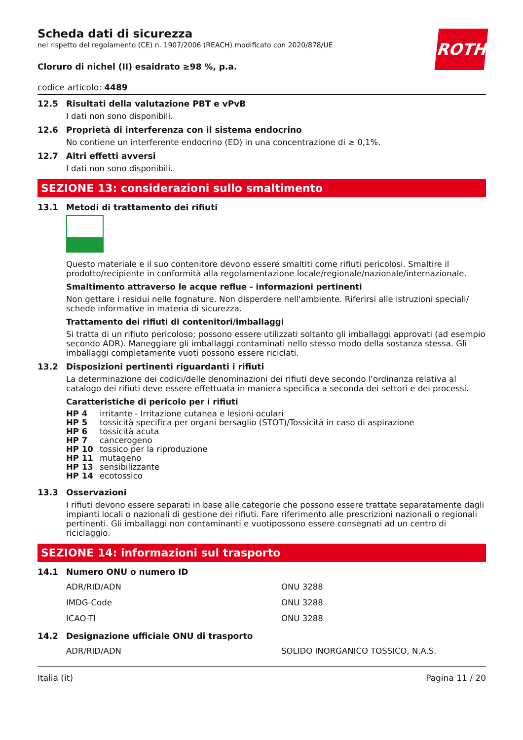ROTH
Scheda dati di sicurezza
nel rispetto del regolamento (CE) n. 1907/2006 (REACH) modificato con 2020/878/UE
Cloruro di nichel (II) esaidrato ≥98 %, p.a.
codice articolo: 4489
12.5 Risultati della valutazione PBT e vPvB
I dati non sono disponibili.
12.6 Proprietà di interferenza con il sistema endocrino
No contiene un interferente endocrino (ED) in una concentrazione di ≥ 0,1%.
12.7 Altri effetti avversi
I dati non sono disponibili.
SEZIONE 13: considerazioni sullo smaltimento
13.1 Metodi di trattamento dei rifiuti
Questo materiale e il suo contenitore devono essere smaltiti come rifiuti pericolosi. Smaltire il prodotto/recipiente in conformità alla regolamentazione locale/regionale/nazionale/internazionale.
Smaltimento attraverso le acque reflue - informazioni pertinenti
Non gettare i residui nelle fognature. Non disperdere nell'ambiente. Riferirsi alle istruzioni speciali/ schede informative in materia di sicurezza.
Trattamento dei rifiuti di contenitori/imballaggi
Si tratta di un rifiuto pericoloso; possono essere utilizzati soltanto gli imballaggi approvati (ad esempio secondo ADR). Maneggiare gli imballaggi contaminati nello stesso modo della sostanza stessa. Gli imballaggi completamente vuoti possono essere riciclati.
13.2 Disposizioni pertinenti riguardanti i rifiuti
La determinazione dei codici/delle denominazioni dei rifiuti deve secondo l'ordinanza relativa al catalogo dei rifiuti deve essere effettuata in maniera specifica a seconda dei settori e dei processi.
Caratteristiche di pericolo per i rifiuti
| HP 4 | irritante - Irritazione cutanea e lesioni oculari |
| HP 5 | tossicità specifica per organi bersaglio (STOT)/Tossicità in caso di aspirazione |
| HP 6 | tossicità acuta |
| HP 7 | cancerogeno |
| HP 10 | tossico per la riproduzione |
| HP 11 | mutageno |
| HP 13 | sensibilizzante |
| HP 14 | ecotossico |
13.3 Osservazioni
I rifiuti devono essere separati in base alle categorie che possono essere trattate separatamente dagli impianti locali o nazionali di gestione dei rifiuti. Fare riferimento alle prescrizioni nazionali o regionali pertinenti. Gli imballaggi non contaminanti e vuotipossono essere consegnati ad un centro di riciclaggio.
SEZIONE 14: informazioni sul trasporto
14.1 Numero ONU o numero ID
| ADR/RID/ADN | ONU 3288 |
| IMDG-Code | ONU 3288 |
| ICAO-TI | ONU 3288 |
14.2 Designazione ufficiale ONU di trasporto
| ADR/RID/ADN | SOLIDO INORGANICO TOSSICO, N.A.S. |
Italia (it) Pagina 11 / 20